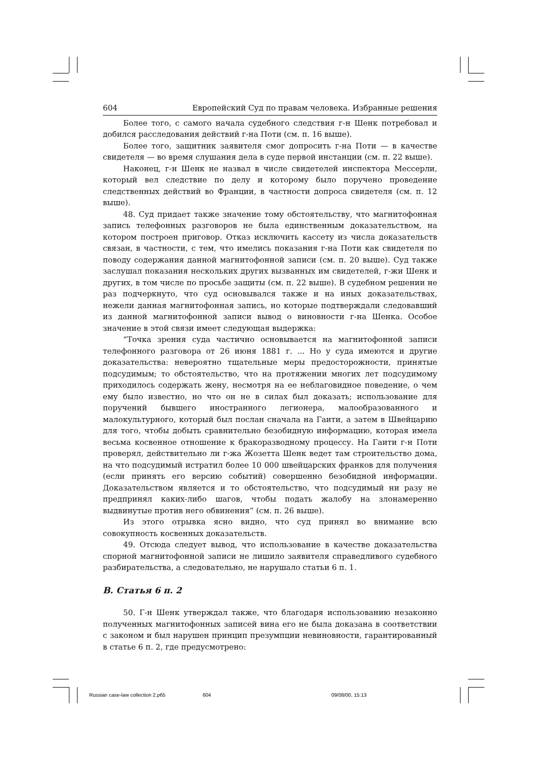604 Европейский Суд по правам человека. Избранные решения
Более того, с самого начала судебного следствия г-н Шенк потребовал и добился расследования действий г-на Поти (см. п. 16 выше).
Более того, защитник заявителя смог допросить г-на Поти — в качестве свидетеля — во время слушания дела в суде первой инстанции (см. п. 22 выше).
Наконец, г-н Шенк не назвал в числе свидетелей инспектора Мессерли, который вел следствие по делу и которому было поручено проведение следственных действий во Франции, в частности допроса свидетеля (см. п. 12 выше).
48. Суд придает также значение тому обстоятельству, что магнитофонная запись телефонных разговоров не была единственным доказательством, на котором построен приговор. Отказ исключить кассету из числа доказательств связан, в частности, с тем, что имелись показания г-на Поти как свидетеля по поводу содержания данной магнитофонной записи (см. п. 20 выше). Суд также заслушал показания нескольких других вызванных им свидетелей, г-жи Шенк и других, в том числе по просьбе защиты (см. п. 22 выше). В судебном решении не раз подчеркнуто, что суд основывался также и на иных доказательствах, нежели данная магнитофонная запись, но которые подтверждали следовавший из данной магнитофонной записи вывод о виновности г-на Шенка. Особое значение в этой связи имеет следующая выдержка:
“Точка зрения суда частично основывается на магнитофонной записи телефонного разговора от 26 июня 1881 г. ... Но у суда имеются и другие доказательства: невероятно тщательные меры предосторожности, принятые подсудимым; то обстоятельство, что на протяжении многих лет подсудимому приходилось содержать жену, несмотря на ее неблаговидное поведение, о чем ему было известно, но что он не в силах был доказать; использование для поручений бывшего иностранного легионера, малообразованного и малокультурного, который был послан сначала на Гаити, а затем в Швейцарию для того, чтобы добыть сравнительно безобидную информацию, которая имела весьма косвенное отношение к бракоразводному процессу. На Гаити г-н Поти проверял, действительно ли г-жа Жозетта Шенк ведет там строительство дома, на что подсудимый истратил более 10 000 швейцарских франков для получения (если принять его версию событий) совершенно безобидной информации. Доказательством является и то обстоятельство, что подсудимый ни разу не предпринял каких-либо шагов, чтобы подать жалобу на злонамеренно выдвинутые против него обвинения” (см. п. 26 выше).
Из этого отрывка ясно видно, что суд принял во внимание всю совокупность косвенных доказательств.
49. Отсюда следует вывод, что использование в качестве доказательства спорной магнитофонной записи не лишило заявителя справедливого судебного разбирательства, а следовательно, не нарушало статьи 6 п. 1.
B. Статья 6 п. 2
50. Г-н Шенк утверждал также, что благодаря использованию незаконно полученных магнитофонных записей вина его не была доказана в соответствии с законом и был нарушен принцип презумпции невиновности, гарантированный в статье 6 п. 2, где предусмотрено:
Russian case-law collection 2.p65 604 09/08/00, 15:13